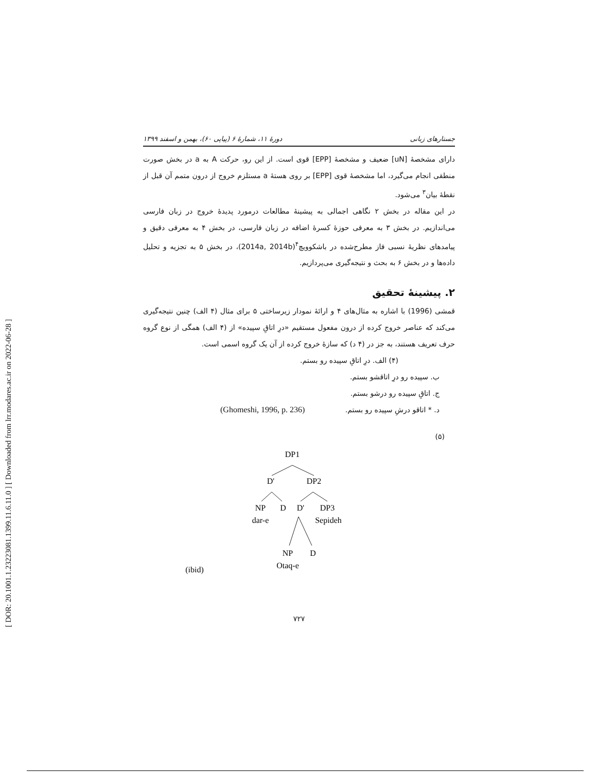[ DOR: 20.1001.1.23223081.1399.11.6.11.0 ] [ Downloaded from lrr.modares.ac.ir on 2022-06-28 ]
جستارهای زبانی دورهٔ ۱۱، شمارهٔ ۶ (پیاپی ۶۰)، بهمن و اسفند ۱۳۹۹
دارای مشخصهٔ [uN] ضعیف و مشخصهٔ [EPP] قوی است. از این رو، حرکت A به a در بخش صورت منطقی انجام می‌گیرد، اما مشخصهٔ قوی [EPP] بر روی هستهٔ a مستلزم خروج از درون متمم آن قبل از نقطهٔ بیان<sup>۳</sup> می‌شود.
در این مقاله در بخش ۲ نگاهی اجمالی به پیشینهٔ مطالعات درمورد پدیدهٔ خروج در زبان فارسی می‌اندازیم. در بخش ۳ به معرفی حوزهٔ کسرهٔ اضافه در زبان فارسی، در بخش ۴ به معرفی دقیق و پیامدهای نظریهٔ نسبی فاز مطرح‌شده در باشکوویچ<sup>۴</sup>(2014a, 2014b)، در بخش ۵ به تجزیه و تحلیل داده‌ها و در بخش ۶ به بحث و نتیجه‌گیری می‌پردازیم.
۲. پیشینهٔ تحقیق
قمشی (1996) با اشاره به مثال‌های ۴ و ارائهٔ نمودار زیرساختی ۵ برای مثال (۴ الف) چنین نتیجه‌گیری می‌کند که عناصر خروج کرده از درون مفعول مستقیم «درِ اتاقِ سپیده» از (۴ الف) همگی از نوع گروه حرف تعریف هستند، به جز در (۴ د) که سازهٔ خروج کرده از آن یک گروه اسمی است.
(۴) الف. درِ اتاقِ سپیده رو بستم.
ب. سپیده رو درِ اتاقشو بستم.
ج. اتاقِ سپیده رو درشو بستم.
د. * اتاقو درشِ سپیده رو بستم. (Ghomeshi, 1996, p. 236)
(۵)
DP1
D'
DP2
NP
D
D'
DP3
dar-e
Sepideh
NP
D
Otaq-e
(ibid)
۷۲۷